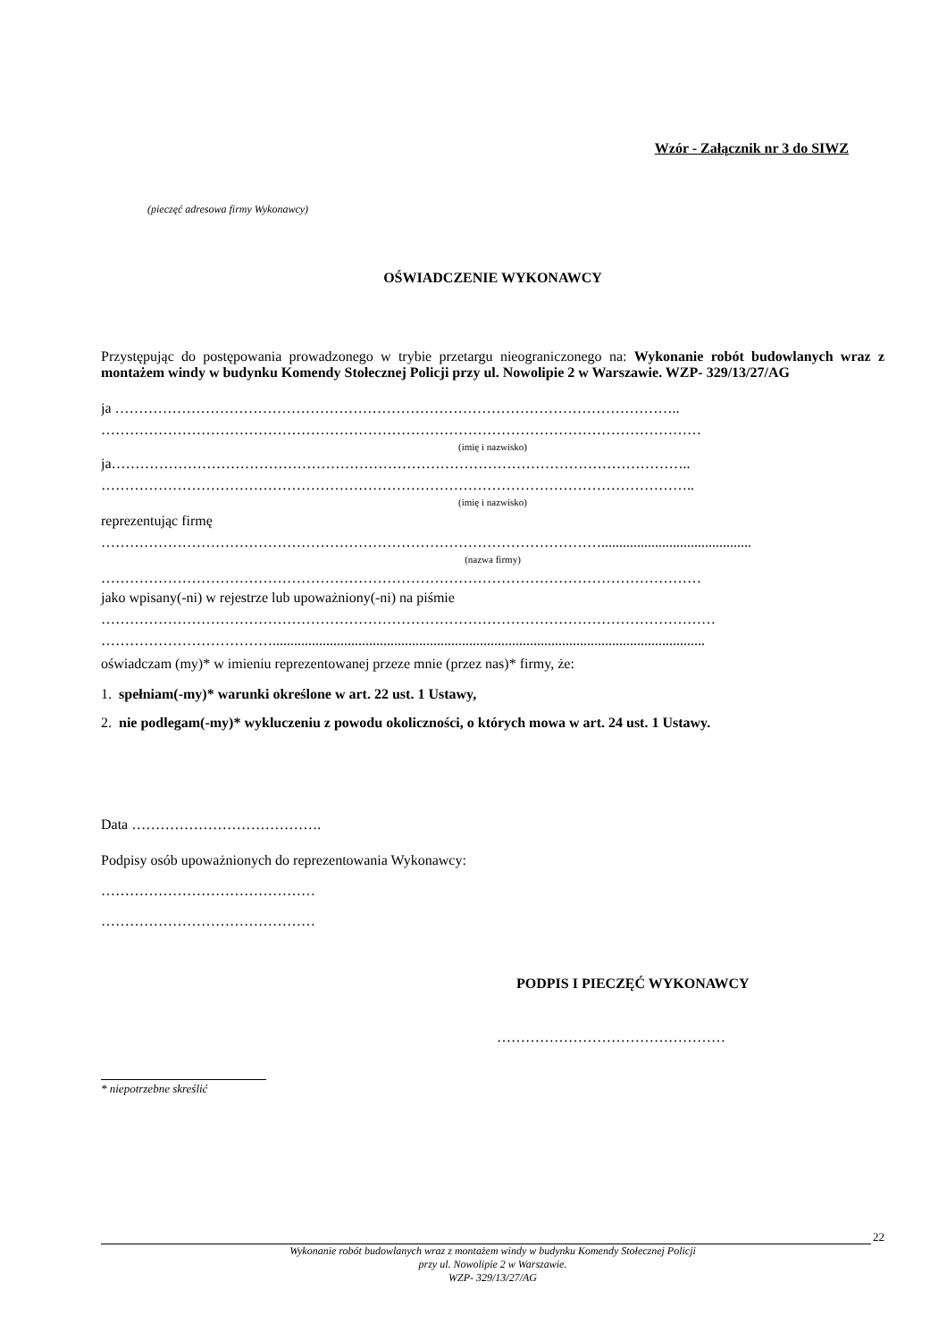Wzór - Załącznik nr 3 do SIWZ
(pieczęć adresowa firmy Wykonawcy)
OŚWIADCZENIE WYKONAWCY
Przystępując do postępowania prowadzonego w trybie przetargu nieograniczonego na: Wykonanie robót budowlanych wraz z montażem windy w budynku Komendy Stołecznej Policji przy ul. Nowolipie 2 w Warszawie. WZP- 329/13/27/AG
ja ………………………………………………………………………………………………………..
………………………………………………………………………………………………………………
(imię i nazwisko)
ja…………………………………………………………………………………………………………..
……………………………………………………………………………………………………………..
(imię i nazwisko)
reprezentując firmę
……………………………………………………………………………………………..........................................
(nazwa firmy)
………………………………………………………………………………………………………………
jako wpisany(-ni) w rejestrze lub upoważniony(-ni) na piśmie
…………………………………………………………………………………………………………………
……………………………….........................................................................................................................
oświadczam (my)* w imieniu reprezentowanej przeze mnie (przez nas)* firmy, że:
1. spełniam(-my)* warunki określone w art. 22 ust. 1 Ustawy,
2. nie podlegam(-my)* wykluczeniu z powodu okoliczności, o których mowa w art. 24 ust. 1 Ustawy.
Data ………………………………….
Podpisy osób upoważnionych do reprezentowania Wykonawcy:
………………………………………
………………………………………
PODPIS I PIECZĘĆ WYKONAWCY
…………………………………………
* niepotrzebne skreślić
22
Wykonanie robót budowlanych wraz z montażem windy w budynku Komendy Stołecznej Policji
przy ul. Nowolipie 2 w Warszawie.
WZP- 329/13/27/AG